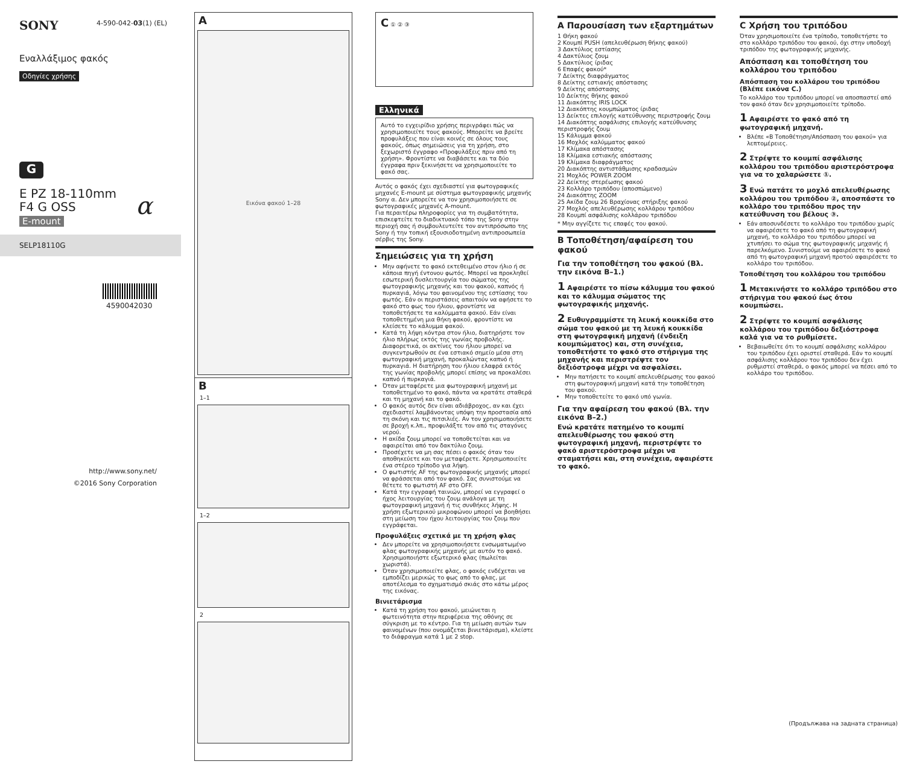SONY 4-590-042-03(1) (EL)
Εναλλάξιμος φακός
Οδηγίες χρήσης
G
E PZ 18-110mm
F4 G OSS
E-mount
α
SELP18110G
4590042030
http://www.sony.net/
©2016 Sony Corporation
A
Εικόνα φακού 1–28
B
1–1
1–2
2
C ① ② ③
Ελληνικά
Αυτό το εγχειρίδιο χρήσης περιγράφει πώς να χρησιμοποιείτε τους φακούς. Μπορείτε να βρείτε προφυλάξεις που είναι κοινές σε όλους τους φακούς, όπως σημειώσεις για τη χρήση, στο ξεχωριστό έγγραφο «Προφυλάξεις πριν από τη χρήση». Φροντίστε να διαβάσετε και τα δύο έγγραφα πριν ξεκινήσετε να χρησιμοποιείτε το φακό σας.
Αυτός ο φακός έχει σχεδιαστεί για φωτογραφικές μηχανές E-mount με σύστημα φωτογραφικής μηχανής Sony α. Δεν μπορείτε να τον χρησιμοποιήσετε σε φωτογραφικές μηχανές A-mount.
Για περαιτέρω πληροφορίες για τη συμβατότητα, επισκεφτείτε το διαδικτυακό τόπο της Sony στην περιοχή σας ή συμβουλευτείτε τον αντιπρόσωπο της Sony ή την τοπική εξουσιοδοτημένη αντιπροσωπεία σέρβις της Sony.
Σημειώσεις για τη χρήση
Μην αφήνετε το φακό εκτεθειμένο στον ήλιο ή σε κάποια πηγή έντονου φωτός. Μπορεί να προκληθεί εσωτερική δυσλειτουργία του σώματος της φωτογραφικής μηχανής και του φακού, καπνός ή πυρκαγιά, λόγω του φαινομένου της εστίασης του φωτός. Εάν οι περιστάσεις απαιτούν να αφήσετε το φακό στο φως του ήλιου, φροντίστε να τοποθετήσετε τα καλύμματα φακού. Εάν είναι τοποθετημένη μια θήκη φακού, φροντίστε να κλείσετε το κάλυμμα φακού.
Κατά τη λήψη κόντρα στον ήλιο, διατηρήστε τον ήλιο πλήρως εκτός της γωνίας προβολής. Διαφορετικά, οι ακτίνες του ήλιου μπορεί να συγκεντρωθούν σε ένα εστιακό σημείο μέσα στη φωτογραφική μηχανή, προκαλώντας καπνό ή πυρκαγιά. Η διατήρηση του ήλιου ελαφρά εκτός της γωνίας προβολής μπορεί επίσης να προκαλέσει καπνό ή πυρκαγιά.
Όταν μεταφέρετε μια φωτογραφική μηχανή με τοποθετημένο το φακό, πάντα να κρατάτε σταθερά και τη μηχανή και το φακό.
Ο φακός αυτός δεν είναι αδιάβροχος, αν και έχει σχεδιαστεί λαμβάνοντας υπόψη την προστασία από τη σκόνη και τις πιτσιλιές. Αν τον χρησιμοποιήσετε σε βροχή κ.λπ., προφυλάξτε τον από τις σταγόνες νερού.
Η ακίδα ζουμ μπορεί να τοποθετείται και να αφαιρείται από τον δακτύλιο ζουμ.
Προσέχετε να μη σας πέσει ο φακός όταν τον αποθηκεύετε και τον μεταφέρετε. Χρησιμοποιείτε ένα στέρεο τρίποδο για λήψη.
Ο φωτιστής AF της φωτογραφικής μηχανής μπορεί να φράσσεται από τον φακό. Σας συνιστούμε να θέτετε το φωτιστή AF στο OFF.
Κατά την εγγραφή ταινιών, μπορεί να εγγραφεί ο ήχος λειτουργίας του ζουμ ανάλογα με τη φωτογραφική μηχανή ή τις συνθήκες λήψης. Η χρήση εξωτερικού μικροφώνου μπορεί να βοηθήσει στη μείωση του ήχου λειτουργίας του ζουμ που εγγράφεται.
Προφυλάξεις σχετικά με τη χρήση φλας
Δεν μπορείτε να χρησιμοποιήσετε ενσωματωμένο φλας φωτογραφικής μηχανής με αυτόν το φακό. Χρησιμοποιήστε εξωτερικό φλας (πωλείται χωριστά).
Όταν χρησιμοποιείτε φλας, ο φακός ενδέχεται να εμποδίζει μερικώς το φως από το φλας, με αποτέλεσμα το σχηματισμό σκιάς στο κάτω μέρος της εικόνας.
Βινιετάρισμα
Κατά τη χρήση του φακού, μειώνεται η φωτεινότητα στην περιφέρεια της οθόνης σε σύγκριση με το κέντρο. Για τη μείωση αυτών των φαινομένων (που ονομάζεται βινιετάρισμα), κλείστε το διάφραγμα κατά 1 με 2 stop.
A Παρουσίαση των εξαρτημάτων
1 Θήκη φακού
2 Κουμπί PUSH (απελευθέρωση θήκης φακού)
3 Δακτύλιος εστίασης
4 Δακτύλιος ζουμ
5 Δακτύλιος ίριδας
6 Επαφές φακού*
7 Δείκτης διαφράγματος
8 Δείκτης εστιακής απόστασης
9 Δείκτης απόστασης
10 Δείκτης θήκης φακού
11 Διακόπτης IRIS LOCK
12 Διακόπτης κουμπώματος ίριδας
13 Δείκτες επιλογής κατεύθυνσης περιστροφής ζουμ
14 Διακόπτης ασφάλισης επιλογής κατεύθυνσης περιστροφής ζουμ
15 Κάλυμμα φακού
16 Μοχλός καλύμματος φακού
17 Κλίμακα απόστασης
18 Κλίμακα εστιακής απόστασης
19 Κλίμακα διαφράγματος
20 Διακόπτης αντιστάθμισης κραδασμών
21 Μοχλός POWER ZOOM
22 Δείκτης στερέωσης φακού
23 Κολλάρο τριπόδου (αποσπώμενο)
24 Διακόπτης ZOOM
25 Ακίδα ζουμ 26 Βραχίονας στήριξης φακού
27 Μοχλός απελευθέρωσης κολλάρου τριπόδου
28 Κουμπί ασφάλισης κολλάρου τριπόδου
* Μην αγγίζετε τις επαφές του φακού.
B Τοποθέτηση/αφαίρεση του φακού
Για την τοποθέτηση του φακού (Βλ. την εικόνα B–1.)
1 Αφαιρέστε το πίσω κάλυμμα του φακού και το κάλυμμα σώματος της φωτογραφικής μηχανής.
2 Ευθυγραμμίστε τη λευκή κουκκίδα στο σώμα του φακού με τη λευκή κουκκίδα στη φωτογραφική μηχανή (ένδειξη κουμπώματος) και, στη συνέχεια, τοποθετήστε το φακό στο στήριγμα της μηχανής και περιστρέψτε τον δεξιόστροφα μέχρι να ασφαλίσει.
Μην πατήσετε το κουμπί απελευθέρωσης του φακού στη φωτογραφική μηχανή κατά την τοποθέτηση του φακού.
Μην τοποθετείτε το φακό υπό γωνία.
Για την αφαίρεση του φακού (Βλ. την εικόνα B–2.)
Ενώ κρατάτε πατημένο το κουμπί απελευθέρωσης του φακού στη φωτογραφική μηχανή, περιστρέψτε το φακό αριστερόστροφα μέχρι να σταματήσει και, στη συνέχεια, αφαιρέστε το φακό.
C Χρήση του τριπόδου
Όταν χρησιμοποιείτε ένα τρίποδο, τοποθετήστε το στο κολλάρο τριπόδου του φακού, όχι στην υποδοχή τριπόδου της φωτογραφικής μηχανής.
Απόσπαση και τοποθέτηση του κολλάρου του τριπόδου
Απόσπαση του κολλάρου του τριπόδου (Βλέπε εικόνα C.)
Το κολλάρο του τριπόδου μπορεί να αποσπαστεί από τον φακό όταν δεν χρησιμοποιείτε τρίποδο.
1 Αφαιρέστε το φακό από τη φωτογραφική μηχανή.
Βλέπε «B Τοποθέτηση/Απόσπαση του φακού» για λεπτομέρειες.
2 Στρέψτε το κουμπί ασφάλισης κολλάρου του τριπόδου αριστερόστροφα για να το χαλαρώσετε ①.
3 Ενώ πατάτε το μοχλό απελευθέρωσης κολλάρου του τριπόδου ②, αποσπάστε το κολλάρο του τριπόδου προς την κατεύθυνση του βέλους ③.
Εάν αποσυνδέσετε το κολλάρο του τριπόδου χωρίς να αφαιρέσετε το φακό από τη φωτογραφική μηχανή, το κολλάρο του τριπόδου μπορεί να χτυπήσει το σώμα της φωτογραφικής μηχανής ή παρελκόμενο. Συνιστούμε να αφαιρέσετε το φακό από τη φωτογραφική μηχανή προτού αφαιρέσετε το κολλάρο του τριπόδου.
Τοποθέτηση του κολλάρου του τριπόδου
1 Μετακινήστε το κολλάρο τριπόδου στο στήριγμα του φακού έως ότου κουμπώσει.
2 Στρέψτε το κουμπί ασφάλισης κολλάρου του τριπόδου δεξιόστροφα καλά για να το ρυθμίσετε.
Βεβαιωθείτε ότι το κουμπί ασφάλισης κολλάρου του τριπόδου έχει οριστεί σταθερά. Εάν το κουμπί ασφάλισης κολλάρου του τριπόδου δεν έχει ρυθμιστεί σταθερά, ο φακός μπορεί να πέσει από το κολλάρο του τριπόδου.
(Продължава на задната страница)